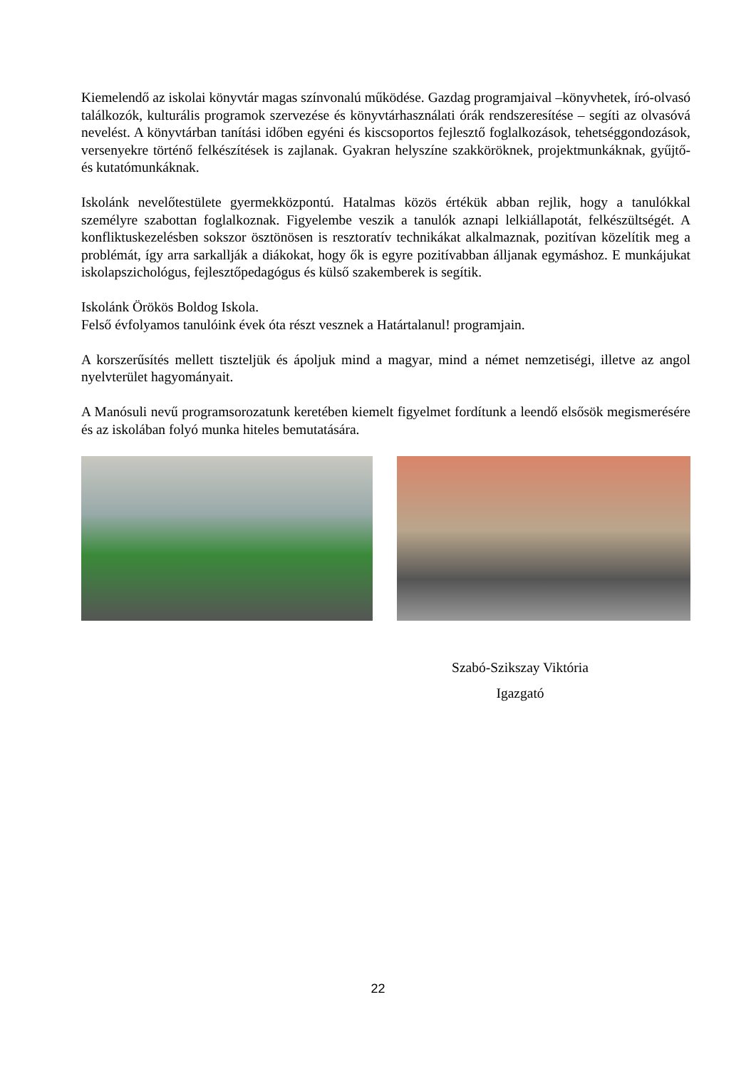Kiemelendő az iskolai könyvtár magas színvonalú működése. Gazdag programjaival –könyvhetek, író-olvasó találkozók, kulturális programok szervezése és könyvtárhasználati órák rendszeresítése – segíti az olvasóvá nevelést. A könyvtárban tanítási időben egyéni és kiscsoportos fejlesztő foglalkozások, tehetséggondozások, versenyekre történő felkészítések is zajlanak. Gyakran helyszíne szakköröknek, projektmunkáknak, gyűjtő- és kutatómunkáknak.
Iskolánk nevelőtestülete gyermekközpontú. Hatalmas közös értékük abban rejlik, hogy a tanulókkal személyre szabottan foglalkoznak. Figyelembe veszik a tanulók aznapi lelkiállapotát, felkészültségét. A konfliktuskezelésben sokszor ösztönösen is resztoratív technikákat alkalmaznak, pozitívan közelítik meg a problémát, így arra sarkallják a diákokat, hogy ők is egyre pozitívabban álljanak egymáshoz. E munkájukat iskolapszichológus, fejlesztőpedagógus és külső szakemberek is segítik.
Iskolánk Örökös Boldog Iskola.
Felső évfolyamos tanulóink évek óta részt vesznek a Határtalanul! programjain.
A korszerűsítés mellett tiszteljük és ápoljuk mind a magyar, mind a német nemzetiségi, illetve az angol nyelvterület hagyományait.
A Manósuli nevű programsorozatunk keretében kiemelt figyelmet fordítunk a leendő elsősök megismerésére és az iskolában folyó munka hiteles bemutatására.
Szabó-Szikszay Viktória
Igazgató
22